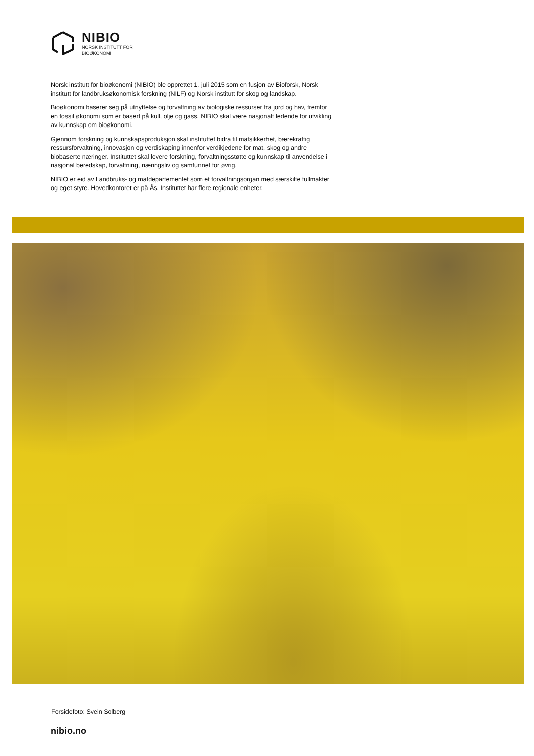NIBIO
NORSK INSTITUTT FOR
BIOØKONOMI
Norsk institutt for bioøkonomi (NIBIO) ble opprettet 1. juli 2015 som en fusjon av Bioforsk, Norsk institutt for landbruksøkonomisk forskning (NILF) og Norsk institutt for skog og landskap.
Bioøkonomi baserer seg på utnyttelse og forvaltning av biologiske ressurser fra jord og hav, fremfor en fossil økonomi som er basert på kull, olje og gass. NIBIO skal være nasjonalt ledende for utvikling av kunnskap om bioøkonomi.
Gjennom forskning og kunnskapsproduksjon skal instituttet bidra til matsikkerhet, bærekraftig ressursforvaltning, innovasjon og verdiskaping innenfor verdikjedene for mat, skog og andre biobaserte næringer. Instituttet skal levere forskning, forvaltningsstøtte og kunnskap til anvendelse i nasjonal beredskap, forvaltning, næringsliv og samfunnet for øvrig.
NIBIO er eid av Landbruks- og matdepartementet som et forvaltningsorgan med særskilte fullmakter og eget styre. Hovedkontoret er på Ås. Instituttet har flere regionale enheter.
Forsidefoto: Svein Solberg
nibio.no